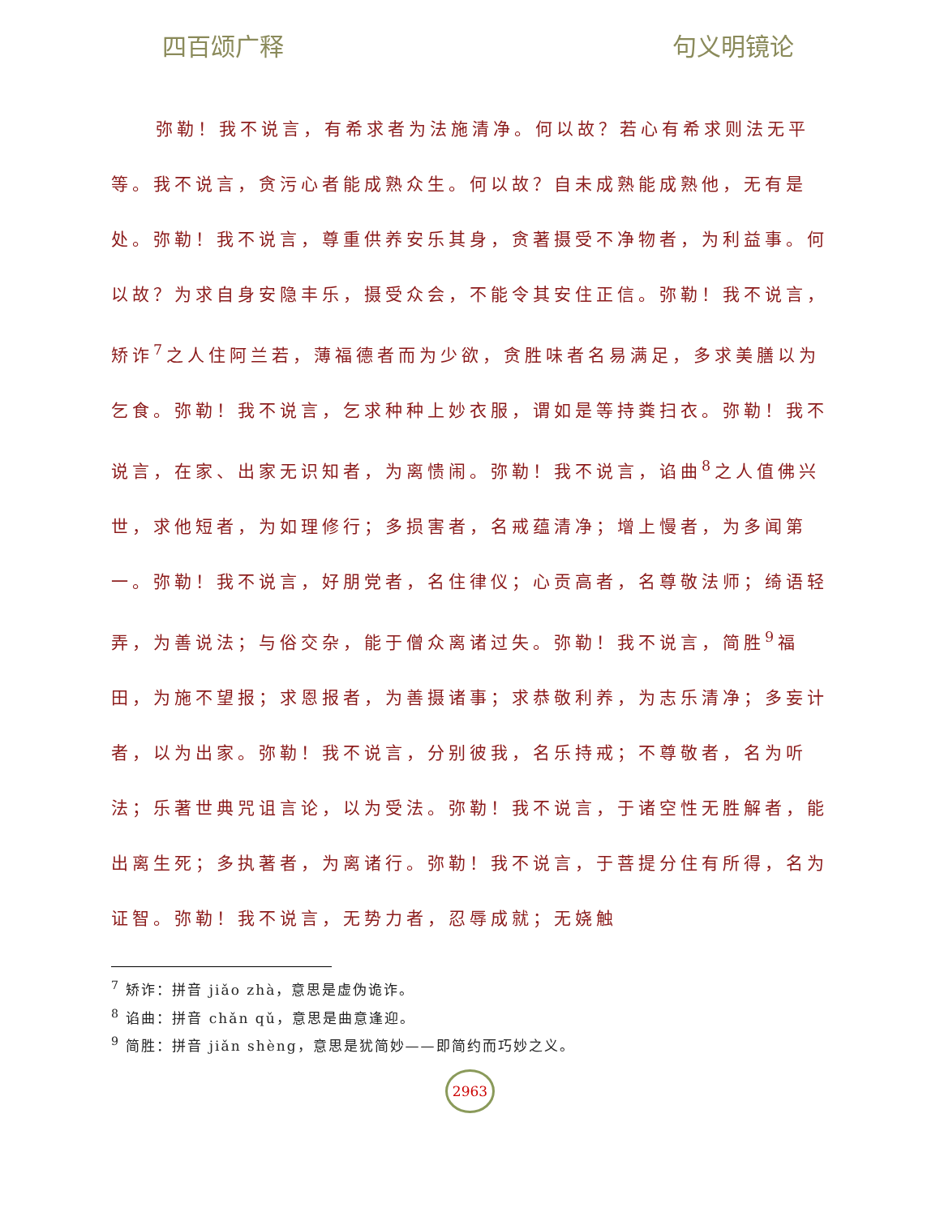四百颂广释 句义明镜论
弥勒！我不说言，有希求者为法施清净。何以故？若心有希求则法无平等。我不说言，贪污心者能成熟众生。何以故？自未成熟能成熟他，无有是处。弥勒！我不说言，尊重供养安乐其身，贪著摄受不净物者，为利益事。何以故？为求自身安隐丰乐，摄受众会，不能令其安住正信。弥勒！我不说言，矫诈<sup>7</sup>之人住阿兰若，薄福德者而为少欲，贪胜味者名易满足，多求美膳以为乞食。弥勒！我不说言，乞求种种上妙衣服，谓如是等持粪扫衣。弥勒！我不说言，在家、出家无识知者，为离愦闹。弥勒！我不说言，谄曲<sup>8</sup>之人值佛兴世，求他短者，为如理修行；多损害者，名戒蕴清净；增上慢者，为多闻第一。弥勒！我不说言，好朋党者，名住律仪；心贡高者，名尊敬法师；绮语轻弄，为善说法；与俗交杂，能于僧众离诸过失。弥勒！我不说言，简胜<sup>9</sup>福田，为施不望报；求恩报者，为善摄诸事；求恭敬利养，为志乐清净；多妄计者，以为出家。弥勒！我不说言，分别彼我，名乐持戒；不尊敬者，名为听法；乐著世典咒诅言论，以为受法。弥勒！我不说言，于诸空性无胜解者，能出离生死；多执著者，为离诸行。弥勒！我不说言，于菩提分住有所得，名为证智。弥勒！我不说言，无势力者，忍辱成就；无娆触
<sup>7</sup> 矫诈：拼音 jiǎo zhà，意思是虚伪诡诈。
<sup>8</sup> 谄曲：拼音 chǎn qǔ，意思是曲意逢迎。
<sup>9</sup> 简胜：拼音 jiǎn shèng，意思是犹简妙——即简约而巧妙之义。
2963